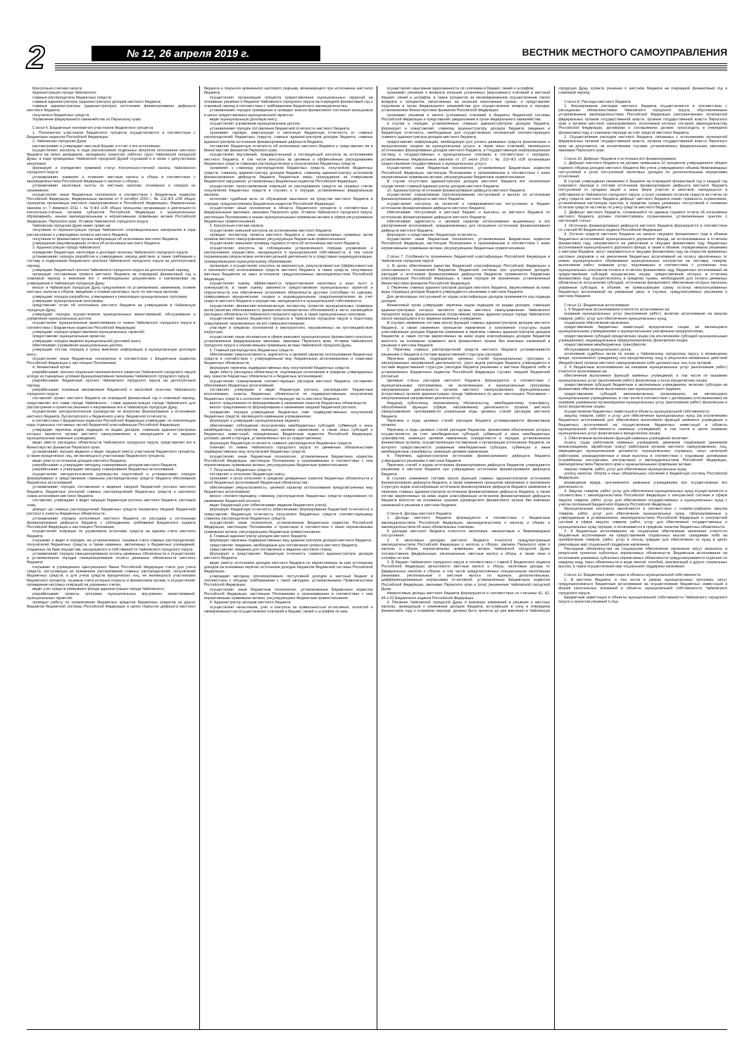2 № 12, 26 апреля 2019 г.
ВЕСТНИК МЕСТНОГО САМОУПРАВЛЕНИЯ
Контрольно-счетная палата;
Администрация города Чайковского;
главные распорядители бюджетных средств;
главные администраторы (администраторы) доходов местного бюджета;
главные администраторы (администраторы) источников финансирования дефицита местного бюджета;
получатели бюджетных средств;
Управление федерального казначейства по Пермскому краю.
Статья 6. Бюджетные полномочия участников бюджетного процесса
1. Полномочия участников бюджетного процесса осуществляются в соответствии с Бюджетным кодексом Российской Федерации.
2. Чайковская городская Дума:
рассматривает и утверждает местный бюджет и отчет о его исполнении;
осуществляют контроль в ходе рассмотрения отдельных вопросов исполнения местного бюджета на своих заседаниях, заседаниях комиссий, рабочих групп Чайковской городской Думы, в ходе проводимых Чайковской городской Думой слушаний и в связи с депутатскими запросами;
формирует и определяет правовой статус Контрольно-счетной палаты Чайковского городского округа;
устанавливает, изменяет и отменяет местные налоги и сборы в соответствии с законодательством Российской Федерации о налогах и сборах;
устанавливает налоговые льготы по местным налогам, основания и порядок их применения;
осуществляет иные бюджетные полномочия в соответствии с Бюджетным кодексом Российской Федерации, Федеральным законом от 6 октября 2003 г. № 131-ФЗ «Об общих принципах организации местного самоуправления в Российской Федерации», Федеральным законом от 7 февраля 2011 г. № 6-ФЗ «Об общих принципах организации и деятельности контрольно-счетных органов субъектов Российской Федерации и муниципальных образований», иными законодательными и нормативными правовыми актами Российской Федерации, Пермского края, Уставом Чайковского городского округа.
Чайковская городская Дума имеет право на:
получение от Администрации города Чайковского сопроводительных материалов в ходе рассмотрения и утверждения проекта местного бюджета;
получение от финансового органа информации об исполнении местного бюджета;
утверждение (неутверждение) отчета об исполнении местного бюджета.
3. Администрация города Чайковского:
определяет бюджетную, налоговую и долговую политику Чайковского городского округа;
устанавливает порядок разработки и утверждения, период действия, а также требования к составу и содержанию бюджетного прогноза Чайковского городского округа на долгосрочный период;
утверждает бюджетный прогноз Чайковского городского округа на долгосрочный период;
организует составление проекта местного бюджета на очередной финансовый год и плановый период и внесение его с необходимыми документами и материалами на утверждение в Чайковскую городскую Думу;
вносит в Чайковскую городскую Думу предложения по установлению, изменению, отмене местных налогов и сборов, введению и отмене налоговых льгот по местным налогам;
утверждает порядок разработки, утверждения и реализации муниципальных программ;
утверждает муниципальные программы;
представляет отчет об исполнении местного бюджета на утверждение в Чайковскую городскую Думу;
утверждает порядок осуществления муниципальных заимствований, обслуживания и управления муниципальным долгом;
осуществляет муниципальные заимствования от имени Чайковского городского округа в соответствии с Бюджетным кодексом Российской Федерации;
утверждает порядок предоставления муниципальных гарантий;
предоставляет муниципальные гарантии;
утверждает порядок ведения муниципальной долговой книги;
обеспечивает управление муниципальным долгом;
утверждает состав, порядок и сроки внесения информации в муниципальную долговую книгу;
осуществляет иные бюджетные полномочия в соответствии с Бюджетным кодексом Российской Федерации и настоящим Положением.
4. Финансовый орган:
разрабатывает прогноз социально-экономического развития Чайковского городского округа исходя из сценарных условий функционирования экономики Чайковского городского округа;
разрабатывает бюджетный прогноз Чайковского городского округа на долгосрочный период;
разрабатывает основные направления бюджетной и налоговой политики Чайковского городского округа;
составляет проект местного бюджета на очередной финансовый год и плановый период, представляет его главе города Чайковского - главе администрации города Чайковского для рассмотрения и принятия решения о направлении его в Чайковскую городскую Думу;
осуществляет методологическое руководство по вопросам формирования и исполнения местного бюджета, бухгалтерского и бюджетного учета, бюджетной отчетности;
в соответствии с Бюджетным кодексом Российской Федерации утверждает по компетенции коды отдельных составных частей бюджетной классификации Российской Федерации;
утверждает перечень кодов подвидов по видам доходов, главными администраторами которых являются органы местного самоуправления и находящиеся в их ведении муниципальные казенные учреждения;
ведет реестр расходных обязательств Чайковского городского округа, представляет его в Министерство финансов Пермского края;
устанавливает порядок ведения и ведет сводный реестр участников бюджетного процесса, а также юридических лиц, не являющихся участниками бюджетного процесса;
ведет реестр источников доходов местного бюджета;
разрабатывает и утверждает методику планирования доходов местного бюджета;
разрабатывает и утверждает методику планирования бюджетных ассигнований;
осуществляет методологическое руководство подготовкой и устанавливает порядок формирования и представления главными распорядителями средств бюджета обоснований бюджетных ассигнований;
устанавливает порядок составления и ведения сводной бюджетной росписи местного бюджета, бюджетных росписей главных распорядителей бюджетных средств и кассового плана исполнения местного бюджета;
составляет, утверждает и ведет сводную бюджетную роспись местного бюджета, кассовый план;
доводит до главных распорядителей бюджетных средств показатели сводной бюджетной росписи и лимиты бюджетных обязательств;
устанавливает порядок исполнения местного бюджета по расходам и источникам финансирования дефицита бюджета с соблюдением требований Бюджетного кодекса Российской Федерации и настоящего Положения;
осуществляет операции по управлению остатками средств на едином счете местного бюджета;
открывает и ведет в порядке, им установленном, лицевые счета главных распорядителей, получателей бюджетных средств, а также казенных, автономных и бюджетных учреждений, созданных на базе имущества, находящегося в собственности Чайковского городского округа;
устанавливает порядок санкционирования оплаты денежных обязательств и осуществляет в установленном порядке санкционирование оплаты денежных обязательств местного бюджета;
открывает в учреждениях Центрального банка Российской Федерации счета для учета средств, поступающих во временное распоряжение главных распорядителей, получателей бюджетных средств, и для учета средств юридических лиц, не являющихся участниками бюджетного процесса, лицевые счета которым открыты в финансовом органе, и осуществляет проведение кассовых операций на указанных счетах;
ведет учет средств резервного фонда администрации города Чайковского;
разрабатывает проекты программ муниципальных внутренних заимствований, муниципальных гарантий;
проводит работу по привлечению бюджетных кредитов бюджетных кредитов из других бюджетов бюджетной системы Российской Федерации в целях покрытия дефицита местного бюджета и покрытия временного кассового разрыва, возникающего при исполнении местного бюджета;
осуществляет организацию процесса предоставления муниципальных гарантий на основании решения о бюджете Чайковского городского округа на очередной финансовый год и плановый период в соответствии с требованиями бюджетного законодательства;
устанавливает порядок проведения и проводит анализ финансового состояния принципала в целях предоставления муниципальной гарантии;
ведет муниципальную долговую книгу;
осуществляет управление муниципальным долгом;
устанавливает порядок составления бюджетной отчетности местного бюджета;
принимает годовую, квартальную и месячную бюджетную отчетность от главных распорядителей бюджетных средств, главных администраторов доходов бюджета, главных администраторов источников финансирования дефицита бюджета;
составляет бюджетную отчетность об исполнении местного бюджета и представляет ее в Министерство финансов Пермского края;
осуществляет внутренний, предварительный и последующий контроль за исполнением местного бюджета, в том числе контроль за целевым и эффективным расходованием бюджетных средств главными распорядителями и получателями бюджетных средств;
применяет к главному распорядителю бюджетных средств, получателю бюджетных средств, главному администратору доходов бюджета, главному администратору источников финансирования дефицита бюджета бюджетные меры принуждения за совершение бюджетного нарушения, установленных Бюджетным кодексом Российской Федерации;
осуществляет приостановление операций по расходованию средств на лицевых счетах получателей бюджетных средств в случаях и в порядке, установленных федеральным законом;
исполняет судебные акты по обращению взыскания на средства местного бюджета в порядке, предусмотренном Бюджетным кодексом Российской Федерации;
осуществляет иные полномочия в области бюджетного процесса в соответствии с федеральными законами, законами Пермского края, Уставом Чайковского городского округа, настоящим Положением и иными муниципальными правовыми актами в сфере регулирования бюджетных правоотношений.
5. Контрольно-счетная палата:
осуществляет внешний контроль за исполнением местного бюджета;
проводит экспертизу проекта местного бюджета и иных нормативных правовых актов органов местного самоуправления, регулирующих бюджетные правоотношения;
осуществляет внешнюю проверку годового отчета об исполнении местного бюджета;
осуществляет контроль за соблюдением установленного порядка управления и распоряжения имуществом, находящимся в муниципальной собственности, в том числе охраняемыми результатами интеллектуальной деятельности и средствами индивидуализации, принадлежащими муниципальному образованию;
организует и осуществляет контроль за законностью, результативностью (эффективностью и экономностью) использования средств местного бюджета, а также средств, получаемых местным бюджетом из иных источников, предусмотренных законодательством Российской Федерации;
осуществляет оценку эффективности предоставления налоговых и иных льгот и преимуществ, а также оценку законности предоставления муниципальных гарантий и поручительств или обеспечения исполнения обязательств другими способами по сделкам, совершаемым юридическими лицами и индивидуальными предпринимателями за счет средств местного бюджета и имущества, находящегося в муниципальной собственности;
осуществляет финансово-экономическую экспертизу проектов муниципальных правовых актов (включая обоснованность финансово-экономических обоснований) в части, касающейся расходных обязательств Чайковского городского округа, а также муниципальных программ;
осуществляет анализ бюджетного процесса в Чайковском городском округе и подготовку предложений, направленных на его совершенствование;
участвует в пределах полномочий в мероприятиях, направленных на противодействие коррупции;
осуществляет иные полномочия в сфере внешнего муниципального финансового контроля, установленные федеральными законами, законами Пермского края, Уставом Чайковского городского округа и нормативными правовыми актами Чайковской городской Думы.
6. Главный распорядитель бюджетных средств:
обеспечивает результативность, адресность и целевой характер использования бюджетных средств в соответствии с утвержденными ему бюджетными ассигнованиями и лимитами бюджетных обязательств;
формирует перечень подведомственных ему получателей бюджетных средств;
ведет реестр расходных обязательств, подлежащих исполнению в пределах утвержденных ему лимитов бюджетных обязательств и бюджетных ассигнований;
осуществляет планирование соответствующих расходов местного бюджета, составляет обоснования бюджетных ассигнований;
составляет, утверждает и ведет бюджетную роспись, распределяет бюджетные ассигнования, лимиты бюджетных обязательств по подведомственным получателям бюджетных средств и исполняет соответствующую часть местного бюджета;
вносит предложения по формированию и изменению лимитов бюджетных обязательств;
вносит предложения по формированию и изменению сводной бюджетной росписи;
определяет порядок утверждения бюджетных смет подведомственных получателей бюджетных средств, являющихся казенными учреждениями;
формирует и утверждает муниципальные задания;
обеспечивает соблюдение получателями межбюджетных субсидий, субвенций и иных межбюджетных трансфертов, имеющих целевое назначение, а также иных субсидий и бюджетных инвестиций, определенных Бюджетным кодексом Российской Федерации, условий, целей и порядка, установленных при их предоставлении;
формирует бюджетную отчетность главного распорядителя бюджетных средств;
отвечает от имени Чайковского городского округа по денежным обязательствам подведомственных ему получателей бюджетных средств;
осуществляет иные бюджетные полномочия, установленные Бюджетным кодексом Российской Федерации, настоящим Положением и принимаемыми в соответствии с ним нормативными правовыми актами, регулирующими бюджетные правоотношения.
7. Получатель бюджетных средств:
составляет и исполняет бюджетную смету;
принимает и (или) исполняет в пределах доведенных лимитов бюджетных обязательств и (или) бюджетных ассигнований бюджетные обязательства;
обеспечивает результативность, целевой характер использования предусмотренных ему бюджетных ассигнований;
вносит соответствующему главному распорядителю бюджетных средств предложения по изменению бюджетной росписи;
ведет бюджетный учет (обеспечивает ведение бюджетного учета);
формирует бюджетную отчетность (обеспечивает формирование бюджетной отчетности) и представляет бюджетную отчетность получателя бюджетных средств соответствующему главному распорядителю бюджетных средств;
осуществляет иные полномочия, установленные Бюджетным кодексом Российской Федерации, настоящим Положением и принятыми в соответствии с ними нормативными правовыми актами, регулирующими бюджетные правоотношения.
8. Главный администратор доходов местного бюджета:
формирует перечень подведомственных ему администраторов доходов местного бюджета;
представляет сведения, необходимые для составления проекта местного бюджета;
представляет сведения для составления и ведения кассового плана;
формирует и представляет бюджетную отчетность главного администратора доходов местного бюджета;
ведет реестр источников доходов местного бюджета по закрепленным за ним источникам доходов на основании перечня источников доходов бюджетов бюджетной системы Российской Федерации;
утверждает методику прогнозирования поступлений доходов в местный бюджет в соответствии с общими требованиями к такой методике, установленными Правительством Российской Федерации;
осуществляет иные бюджетные полномочия, установленные Бюджетным кодексом Российской Федерации, настоящим Положением и принимаемыми в соответствии с ним нормативными правовыми актами, регулирующими бюджетные правоотношения.
9. Администратор доходов местного бюджета:
осуществляет начисление, учет и контроль за правильностью исчисления, полнотой и своевременностью осуществления платежей в бюджет, пеней и штрафов по ним;
осуществляет взыскание задолженности по платежам в бюджет, пеней и штрафов;
принимает решение о возврате излишне уплаченных (взысканных) платежей в местный бюджет, пеней и штрафов, а также процентов за несвоевременное осуществление такого возврата и процентов, начисленных на излишне взысканные суммы, и представляет поручение в орган Федерального казначейства для осуществления возврата в порядке, установленном Министерством финансов Российской Федерации;
принимает решение о зачете (уточнении) платежей в бюджеты бюджетной системы Российской Федерации и представляет уведомление в орган Федерального казначейства;
в случае и порядке, установленных главным администратором доходов бюджета, формирует и представляет главному администратору доходов бюджета сведения и бюджетную отчетность, необходимые для осуществления полномочий соответствующего главного администратора доходов местного бюджета;
предоставляет информацию, необходимую для уплаты денежных средств физическими и юридическими лицами за муниципальные услуги, а также иных платежей, являющихся источниками формирования доходов местного бюджета, в Государственную информационную систему о государственных и муниципальных платежах в соответствии с порядком, установленным Федеральным законом от 27 июля 2010 г. № 210-ФЗ «Об организации предоставления государственных и муниципальных услуг»;
осуществляет иные бюджетные полномочия, установленные Бюджетным кодексом Российской Федерации, настоящим Положением и принимаемыми в соответствии с ними нормативными правовыми актами, регулирующими бюджетные правоотношения.
В случае отсутствия администратора доходов местного бюджета его полномочия осуществляет главный администратор доходов местного бюджета.
10. Администратор источников финансирования дефицита местного бюджета:
осуществляет планирование (прогнозирование) поступлений и выплат по источникам финансирования дефицита местного бюджета;
осуществляет контроль за полнотой и своевременностью поступления в бюджет источников финансирования дефицита местного бюджета;
обеспечивает поступления в местный бюджет и выплаты из местного бюджета по источникам финансирования дефицита местного бюджета;
обеспечивает адресность и целевой характер использования выделенных в его распоряжение ассигнований, предназначенных для погашения источников финансирования дефицита местного бюджета;
формирует и представляет бюджетную отчетность;
осуществляет иные бюджетные полномочия, установленные Бюджетным кодексом Российской Федерации, настоящим Положением и принимаемыми в соответствии с ними нормативными правовыми актами, регулирующими бюджетные правоотношения.
Статья 7. Особенности применения бюджетной классификации Российской Федерации в Чайковском городском округе
1. В целях обеспечения единства бюджетной классификации Российской Федерации и сопоставимости показателей бюджетов бюджетной системы при группировке доходов, расходов и источников финансирования дефицитов бюджетов применяется бюджетная классификация Российской Федерации, а также порядок ее применения, установленный Министерством финансов Российской Федерации.
2. Перечень главных администраторов доходов местного бюджета, закрепляемые за ними виды (подвиды) доходов бюджета утверждаются решением о местном бюджете.
Для детализации поступлений по кодам классификации доходов применяется код подвида доходов.
Финансовый орган утверждает перечень кодов подвидов по видам доходов, главными администраторами которых являются органы местного самоуправления Чайковского городского округа, функциональные (отраслевые) органы администрации города Чайковского и(или) находящиеся в их ведении казенные учреждения.
В случаях изменения состава и(или) функций главных администраторов доходов местного бюджета, а также изменения принципов назначения и присвоения структуры кодов классификации доходов бюджетов изменения в перечень главных администраторов доходов бюджетов, а также состав закрепленных за ними кодов классификации доходов бюджетов вносятся на основании правового акта финансового органа без внесения изменений в решение о местном бюджете.
3. Перечень главных распорядителей средств местного бюджета устанавливается решением о бюджете в составе ведомственной структуры расходов.
Перечень разделов, подразделов, целевых статей (муниципальных программ и непрограммных направлений деятельности), групп видов расходов бюджета утверждается в составе ведомственной структуры расходов бюджета решением о местном бюджете либо в установленных Бюджетным кодексом Российской Федерации случаях сводной бюджетной росписью.
Целевые статьи расходов местного бюджета формируются в соответствии с муниципальными программами, не включенными в муниципальные программы направлениями деятельности органов местного самоуправления, функциональных (отраслевых) органов администрации города Чайковского (в целях настоящего Положения – непрограммные направления деятельности).
Каждому публичному нормативному обязательству, межбюджетному трансферту, обособленной функции (сфере, направлению) деятельности органов местного самоуправления присваиваются уникальные коды целевых статей расходов местного бюджета.
Перечень и коды целевых статей расходов бюджета устанавливаются финансовым органом.
Перечень и коды целевых статей расходов бюджетов, финансовое обеспечение которых осуществляется за счет межбюджетных субсидий, субвенций и иных межбюджетных трансфертов, имеющих целевое назначение, определяются в порядке, установленном финансовым органом, осуществляющим составление и организацию исполнения бюджета, из которого предоставляются указанные межбюджетные субсидии, субвенции и иные межбюджетные трансферты, имеющие целевое назначение.
4. Перечень администраторов источников финансирования дефицита бюджета утверждается решением о местном бюджете.
Перечень статей и видов источников финансирования дефицита бюджетов утверждается решением о местном бюджете при утверждении источников финансирования дефицита бюджета.
В случаях изменения состава и(или) функций главных администраторов источников финансирования дефицита бюджета, а также изменения принципов назначения и присвоения структуры кодов классификации источников финансирования дефицита бюджета изменения в перечень главных администраторов источников финансирования дефицита бюджета, а также состав закрепленных за ними кодов классификации источников финансирования дефицита бюджета вносятся на основании приказа руководителя финансового органа без внесения изменений в решение о местном бюджете.
Статья 8. Доходы местного бюджета
1. Доходы местного бюджета формируются в соответствии с бюджетным законодательством Российской Федерации, законодательством о налогах и сборах и законодательством об иных обязательных платежах.
К доходам местного бюджета относятся налоговые, неналоговые и безвозмездные поступления.
2. К налоговым доходам местного бюджета относятся предусмотренные законодательством Российской Федерации о налогах и сборах, законом Пермского края о налогах и сборах, нормативными правовыми актами Чайковской городской Думы соответственно федеральные, региональные, местные налоги и сборы, а также пени и штрафы по ним.
3. В бюджет Чайковского городского округа в соответствии с главой 9 Бюджетного кодекса Российской Федерации зачисляются местные налоги и сборы, налоговые доходы от федеральных налогов и сборов, в том числе предусмотренных специальными налоговыми режимами, региональные и местные налоги по единым, дополнительным, дифференцированным нормативам отчислений, установленным Бюджетным кодексом Российской Федерации, законами Пермского края и (или) решениями Чайковской городской Думы.
Неналоговые доходы местного бюджета формируются в соответствии со статьями 41, 42, 46 и 62 Бюджетного кодекса Российской Федерации.
4. Решения Чайковской городской Думы о внесении изменений в решения о местных налогах, приводящие к изменению доходов бюджета, вступающие в силу в очередном финансовом году и плановом периоде, должны быть приняты до дня внесения в Чайковскую городскую Думу проекта решения о местном бюджете на очередной финансовый год и плановый период.
Статья 9. Расходы местного бюджета
1. Формирование расходов местного бюджета осуществляется в соответствии с расходными обязательствами Чайковского городского округа, обусловленными установленным законодательством Российской Федерации разграничением полномочий федеральных органов государственной власти, органов государственной власти Пермского края и органов местного самоуправления, исполнение которых согласно законодательству Российской Федерации, договорам и соглашениям должно происходить в очередном финансовом году и плановом периоде за счет средств местного бюджета.
2. Осуществление расходов местного бюджета, связанных с исполнением полномочий федеральных органов государственной власти, органов государственной власти Пермского края не допускается, за исключением случаев, установленных федеральными законами, законами Пермского края.
Статья 10. Дефицит бюджета и источники его финансирования
1. Дефицит местного бюджета не должен превышать 10 процентов утвержденного общего годового объема доходов местного бюджета без учета утвержденного объема безвозмездных поступлений и (или) поступлений налоговых доходов по дополнительным нормативам отчислений.
В случае утверждения решением о бюджете на очередной финансовый год и каждый год планового периода в составе источников финансирования дефицита местного бюджета поступлений от продажи акций и иных форм участия в капитале, находящихся в собственности Чайковского городского округа, и (или) снижения остатков средств на счетах по учету средств местного бюджета дефицит местного бюджета может превысить ограничения, установленные настоящим пунктом, в пределах суммы указанных поступлений и снижения остатков средств на счетах по учету средств местного бюджета.
2. Дефицит местного бюджета, сложившийся по данным годового отчета об исполнении местного бюджета, должен соответствовать ограничениям, установленным пунктом 1 настоящей статьи.
3. Источники финансирования дефицита местного бюджета формируются в соответствии со статьей 96 Бюджетного кодекса Российской Федерации.
4. Остатки средств местного бюджета на начало текущего финансового года в объеме бюджетных ассигнований муниципального дорожного фонда, не использованных в отчетном финансовом году, направляются на увеличение в текущем финансовом году бюджетных ассигнований муниципального дорожного фонда, а также в объеме, определяемом решением о местном бюджете, могут направляться в текущем финансовом году на покрытие временных кассовых разрывов и на увеличение бюджетных ассигнований на оплату заключенных от имени муниципального образования муниципальных контрактов на поставку товаров, выполнение работ, оказание услуг, подлежавших в соответствии с условиями этих муниципальных контрактов оплате в отчетном финансовом году, бюджетных ассигнований на предоставление субсидий юридическим лицам, предоставление которых в отчетном финансовом году осуществлялось в пределах суммы, необходимой для оплаты денежных обязательств получателей субсидий, источником финансового обеспечения которых являлись указанные субсидии, в объеме, не превышающем сумму остатка неиспользованных бюджетных ассигнований на указанные цели, в случаях, предусмотренных решением о местном бюджете.
Статья 11. Бюджетные ассигнования
1. К бюджетным ассигнованиям относятся ассигнования на:
оказание муниципальных услуг (выполнение работ), включая ассигнования на закупки товаров, работ, услуг для обеспечения муниципальных нужд;
социальное обеспечение населения;
предоставление бюджетных инвестиций юридическим лицам, не являющимся муниципальными учреждениями и муниципальными унитарными предприятиями;
предоставление субсидий юридическим лицам (за исключением субсидий муниципальным учреждениям), индивидуальным предпринимателям, физическим лицам;
предоставление межбюджетных трансфертов;
обслуживание муниципального долга;
исполнение судебных актов по искам к Чайковскому городскому округу о возмещении вреда, причиненного гражданину или юридическому лицу в результате незаконных действий (бездействия) органов местного самоуправления либо должностных лиц этих органов.
2. К бюджетным ассигнованиям на оказание муниципальных услуг (выполнение работ) относятся ассигнования на:
обеспечение выполнения функций казенных учреждений, в том числе по оказанию муниципальных услуг (выполнению работ) физическим и (или) юридическим лицам;
предоставление субсидий бюджетным и автономным учреждениям, включая субсидии на финансовое обеспечение выполнения ими муниципального задания;
предоставление субсидий некоммерческим организациям, не являющимся муниципальными учреждениями, в том числе в соответствии с договорами (соглашениями) на оказание указанными организациями муниципальных услуг (выполнение работ) физическим и (или) юридическим лицам;
осуществление бюджетных инвестиций в объекты муниципальной собственности;
закупку товаров, работ и услуг для обеспечения муниципальных нужд (за исключением бюджетных ассигнований для обеспечения выполнения функций казенного учреждения и бюджетных ассигнований на осуществление бюджетных инвестиций в объекты муниципальной собственности казенных учреждений), в том числе в целях оказания муниципальных услуг физическим и юридическим лицам;
3. Обеспечение выполнения функций казенных учреждений включает:
оплату труда работников казенных учреждений, денежное содержание (денежное вознаграждение, заработную плату) работников органов местного самоуправления, лиц, замещающих муниципальные должности, муниципальных служащих, иных категорий работников, командировочные и иные выплаты в соответствии с трудовыми договорами (служебными контрактами, контрактами) и законодательством Российской Федерации, законодательством Пермского края и муниципальными правовыми актами;
закупки товаров, работ, услуг для обеспечения муниципальных нужд;
уплату налогов, сборов и иных обязательных платежей в бюджетную систему Российской Федерации;
возмещение вреда, причиненного казенным учреждением при осуществлении его деятельности.
4. Закупки товаров, работ, услуг для обеспечения муниципальных нужд осуществляются в соответствии с законодательством Российской Федерации о контрактной системе в сфере закупок товаров, работ, услуг для обеспечения государственных и муниципальных нужд с учетом положений Бюджетного Кодекса Российской Федерации.
Муниципальные контракты заключаются в соответствии с планом-графиком закупок товаров, работ, услуг для обеспечения муниципальных нужд, сформированным и утвержденным в установленном законодательством Российской Федерации о контрактной системе в сфере закупок товаров, работ, услуг для обеспечения государственных и муниципальных нужд порядке, и оплачиваются в пределах лимитов бюджетных обязательств.
5. К бюджетным ассигнованиям на социальное обеспечение населения относятся бюджетные ассигнования на предоставление социальных выплат гражданам либо на приобретение товаров, работ, услуг в пользу граждан для обеспечения их нужд в целях реализации мер социальной поддержки населения.
Расходные обязательства на социальное обеспечение населения могут возникать в результате принятия публичных нормативных обязательств. Бюджетные ассигнования на исполнение указанных публичных нормативных обязательств предусматриваются отдельно по каждому виду таких обязательств в виде пенсий, пособий, компенсаций и других социальных выплат, а также осуществления мер социальной поддержки населения.
Статья 12. Бюджетные инвестиции в объекты муниципальной собственности
1. В местном бюджете, в том числе в рамках муниципальных программ, могут предусматриваться бюджетные ассигнования на осуществление бюджетных инвестиций в форме капитальных вложений в объекты муниципальной собственности Чайковского городского округа.
Бюджетные инвестиции в объекты муниципальной собственности Чайковского городского округа и принятие решений о под-